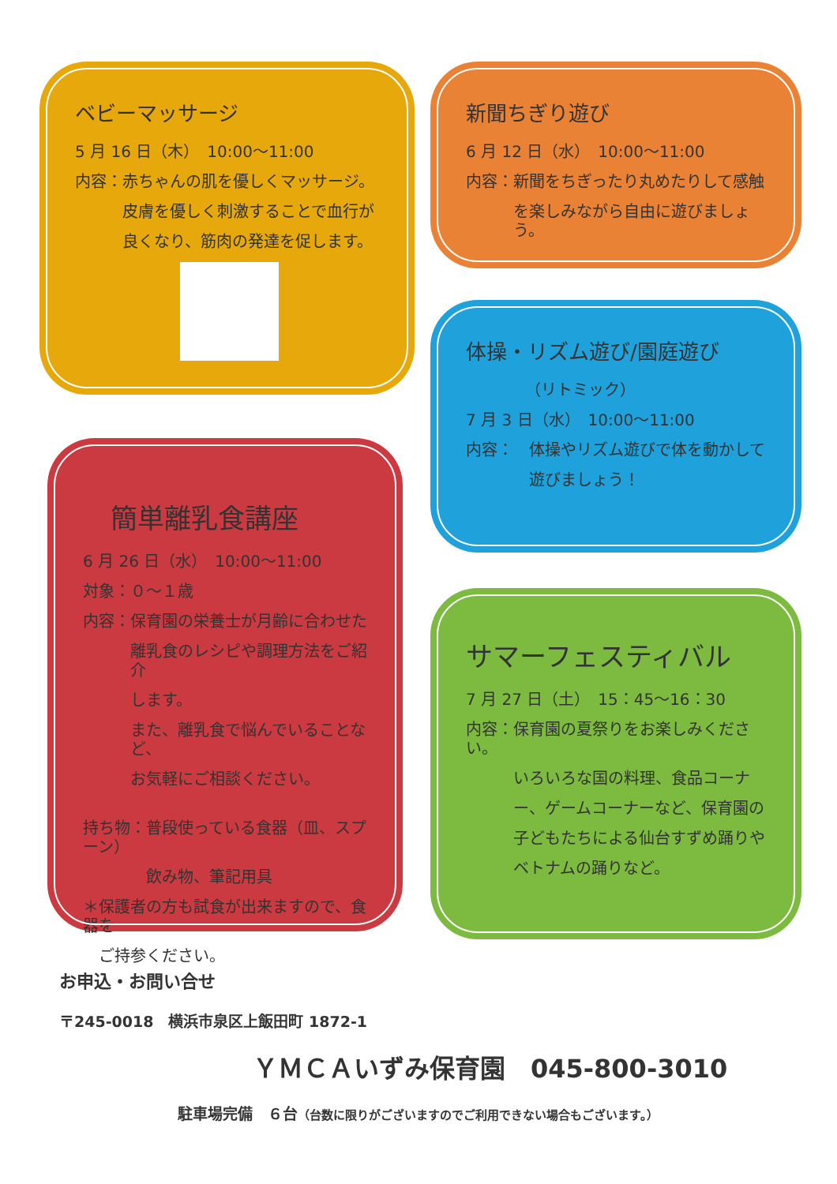ベビーマッサージ
5 月 16 日（木）　10:00～11:00
内容：赤ちゃんの肌を優しくマッサージ。
皮膚を優しく刺激することで血行が
良くなり、筋肉の発達を促します。
簡単離乳食講座
6 月 26 日（水）　10:00～11:00
対象：０～１歳
内容：保育園の栄養士が月齢に合わせた
離乳食のレシピや調理方法をご紹介
します。
また、離乳食で悩んでいることなど、
お気軽にご相談ください。
持ち物：普段使っている食器（皿、スプーン）
飲み物、筆記用具
＊保護者の方も試食が出来ますので、食器を
ご持参ください。
新聞ちぎり遊び
6 月 12 日（水）　10:00～11:00
内容：新聞をちぎったり丸めたりして感触
を楽しみながら自由に遊びましょう。
体操・リズム遊び/園庭遊び
（リトミック）
7 月 3 日（水）　10:00～11:00
内容：　体操やリズム遊びで体を動かして
遊びましょう！
サマーフェスティバル
7 月 27 日（土）　15：45～16：30
内容：保育園の夏祭りをお楽しみください。
いろいろな国の料理、食品コーナ
ー、ゲームコーナーなど、保育園の
子どもたちによる仙台すずめ踊りや
ベトナムの踊りなど。
お申込・お問い合せ
〒245-0018　横浜市泉区上飯田町 1872-1
ＹＭＣＡいずみ保育園　045-800-3010
駐車場完備　６台（台数に限りがございますのでご利用できない場合もございます。）